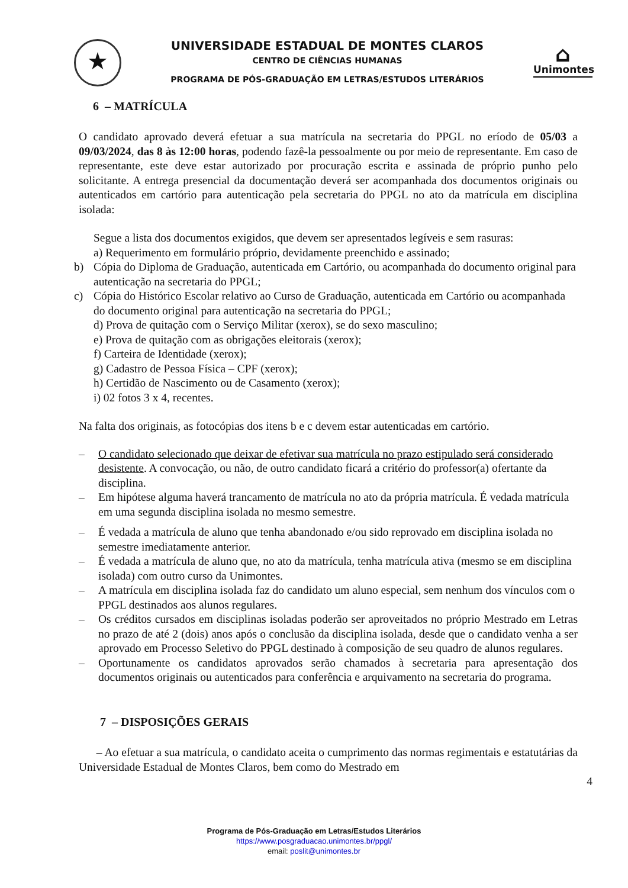★
UNIVERSIDADE ESTADUAL DE MONTES CLAROS
CENTRO DE CIÊNCIAS HUMANAS
PROGRAMA DE PÓS-GRADUAÇÃO EM LETRAS/ESTUDOS LITERÁRIOS
⌂
Unimontes
6 – MATRÍCULA
O candidato aprovado deverá efetuar a sua matrícula na secretaria do PPGL no eríodo de 05/03 a 09/03/2024, das 8 às 12:00 horas, podendo fazê-la pessoalmente ou por meio de representante. Em caso de representante, este deve estar autorizado por procuração escrita e assinada de próprio punho pelo solicitante. A entrega presencial da documentação deverá ser acompanhada dos documentos originais ou autenticados em cartório para autenticação pela secretaria do PPGL no ato da matrícula em disciplina isolada:
Segue a lista dos documentos exigidos, que devem ser apresentados legíveis e sem rasuras:
a) Requerimento em formulário próprio, devidamente preenchido e assinado;
b) Cópia do Diploma de Graduação, autenticada em Cartório, ou acompanhada do documento original para autenticação na secretaria do PPGL;
c) Cópia do Histórico Escolar relativo ao Curso de Graduação, autenticada em Cartório ou acompanhada do documento original para autenticação na secretaria do PPGL;
d) Prova de quitação com o Serviço Militar (xerox), se do sexo masculino;
e) Prova de quitação com as obrigações eleitorais (xerox);
f) Carteira de Identidade (xerox);
g) Cadastro de Pessoa Física – CPF (xerox);
h) Certidão de Nascimento ou de Casamento (xerox);
i) 02 fotos 3 x 4, recentes.
Na falta dos originais, as fotocópias dos itens b e c devem estar autenticadas em cartório.
– O candidato selecionado que deixar de efetivar sua matrícula no prazo estipulado será considerado desistente. A convocação, ou não, de outro candidato ficará a critério do professor(a) ofertante da disciplina.
– Em hipótese alguma haverá trancamento de matrícula no ato da própria matrícula. É vedada matrícula em uma segunda disciplina isolada no mesmo semestre.
– É vedada a matrícula de aluno que tenha abandonado e/ou sido reprovado em disciplina isolada no semestre imediatamente anterior.
– É vedada a matrícula de aluno que, no ato da matrícula, tenha matrícula ativa (mesmo se em disciplina isolada) com outro curso da Unimontes.
– A matrícula em disciplina isolada faz do candidato um aluno especial, sem nenhum dos vínculos com o PPGL destinados aos alunos regulares.
– Os créditos cursados em disciplinas isoladas poderão ser aproveitados no próprio Mestrado em Letras no prazo de até 2 (dois) anos após o conclusão da disciplina isolada, desde que o candidato venha a ser aprovado em Processo Seletivo do PPGL destinado à composição de seu quadro de alunos regulares.
– Oportunamente os candidatos aprovados serão chamados à secretaria para apresentação dos documentos originais ou autenticados para conferência e arquivamento na secretaria do programa.
7 – DISPOSIÇÕES GERAIS
– Ao efetuar a sua matrícula, o candidato aceita o cumprimento das normas regimentais e estatutárias da Universidade Estadual de Montes Claros, bem como do Mestrado em
4
Programa de Pós-Graduação em Letras/Estudos Literários
https://www.posgraduacao.unimontes.br/ppgl/
email: poslit@unimontes.br